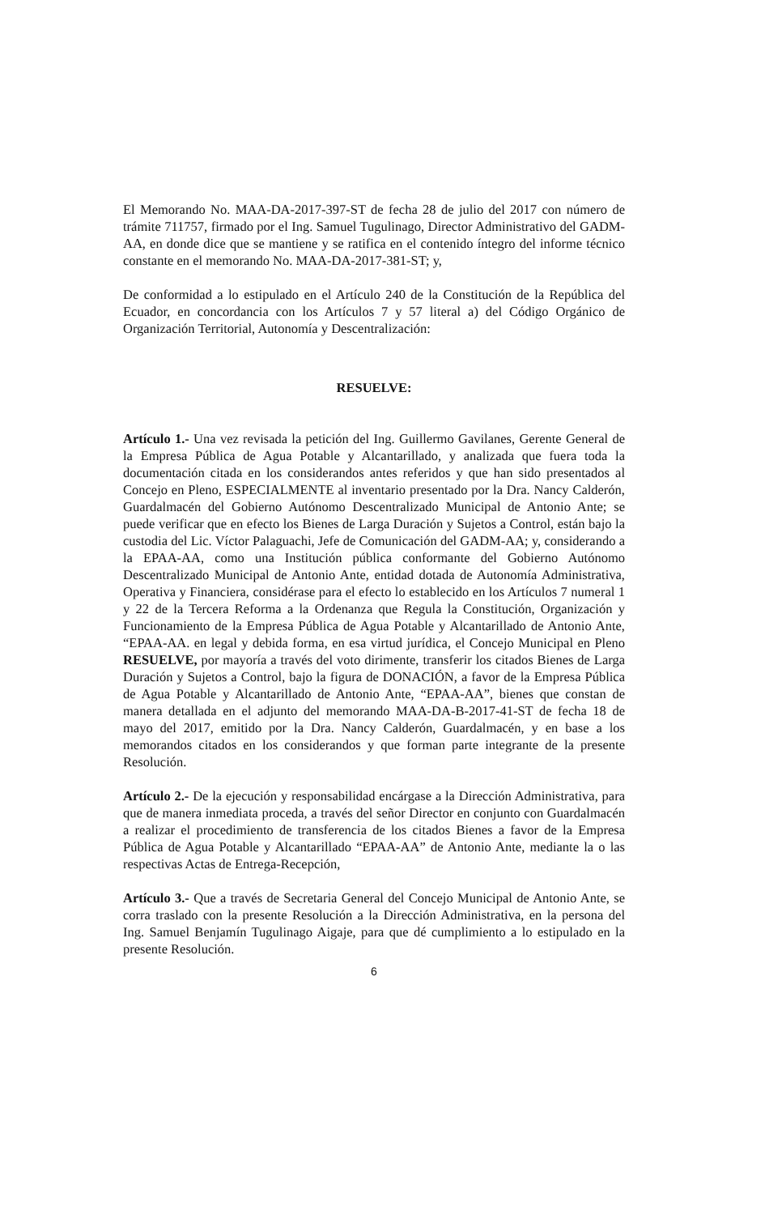El Memorando No. MAA-DA-2017-397-ST de fecha 28 de julio del 2017 con número de trámite 711757, firmado por el Ing. Samuel Tugulinago, Director Administrativo del GADM-AA, en donde dice que se mantiene y se ratifica en el contenido íntegro del informe técnico constante en el memorando No. MAA-DA-2017-381-ST; y,
De conformidad a lo estipulado en el Artículo 240 de la Constitución de la República del Ecuador, en concordancia con los Artículos 7 y 57 literal a) del Código Orgánico de Organización Territorial, Autonomía y Descentralización:
RESUELVE:
Artículo 1.- Una vez revisada la petición del Ing. Guillermo Gavilanes, Gerente General de la Empresa Pública de Agua Potable y Alcantarillado, y analizada que fuera toda la documentación citada en los considerandos antes referidos y que han sido presentados al Concejo en Pleno, ESPECIALMENTE al inventario presentado por la Dra. Nancy Calderón, Guardalmacén del Gobierno Autónomo Descentralizado Municipal de Antonio Ante; se puede verificar que en efecto los Bienes de Larga Duración y Sujetos a Control, están bajo la custodia del Lic. Víctor Palaguachi, Jefe de Comunicación del GADM-AA; y, considerando a la EPAA-AA, como una Institución pública conformante del Gobierno Autónomo Descentralizado Municipal de Antonio Ante, entidad dotada de Autonomía Administrativa, Operativa y Financiera, considérase para el efecto lo establecido en los Artículos 7 numeral 1 y 22 de la Tercera Reforma a la Ordenanza que Regula la Constitución, Organización y Funcionamiento de la Empresa Pública de Agua Potable y Alcantarillado de Antonio Ante, “EPAA-AA. en legal y debida forma, en esa virtud jurídica, el Concejo Municipal en Pleno RESUELVE, por mayoría a través del voto dirimente, transferir los citados Bienes de Larga Duración y Sujetos a Control, bajo la figura de DONACIÓN, a favor de la Empresa Pública de Agua Potable y Alcantarillado de Antonio Ante, “EPAA-AA”, bienes que constan de manera detallada en el adjunto del memorando MAA-DA-B-2017-41-ST de fecha 18 de mayo del 2017, emitido por la Dra. Nancy Calderón, Guardalmacén, y en base a los memorandos citados en los considerandos y que forman parte integrante de la presente Resolución.
Artículo 2.- De la ejecución y responsabilidad encárgase a la Dirección Administrativa, para que de manera inmediata proceda, a través del señor Director en conjunto con Guardalmacén a realizar el procedimiento de transferencia de los citados Bienes a favor de la Empresa Pública de Agua Potable y Alcantarillado “EPAA-AA” de Antonio Ante, mediante la o las respectivas Actas de Entrega-Recepción,
Artículo 3.- Que a través de Secretaria General del Concejo Municipal de Antonio Ante, se corra traslado con la presente Resolución a la Dirección Administrativa, en la persona del Ing. Samuel Benjamín Tugulinago Aigaje, para que dé cumplimiento a lo estipulado en la presente Resolución.
6